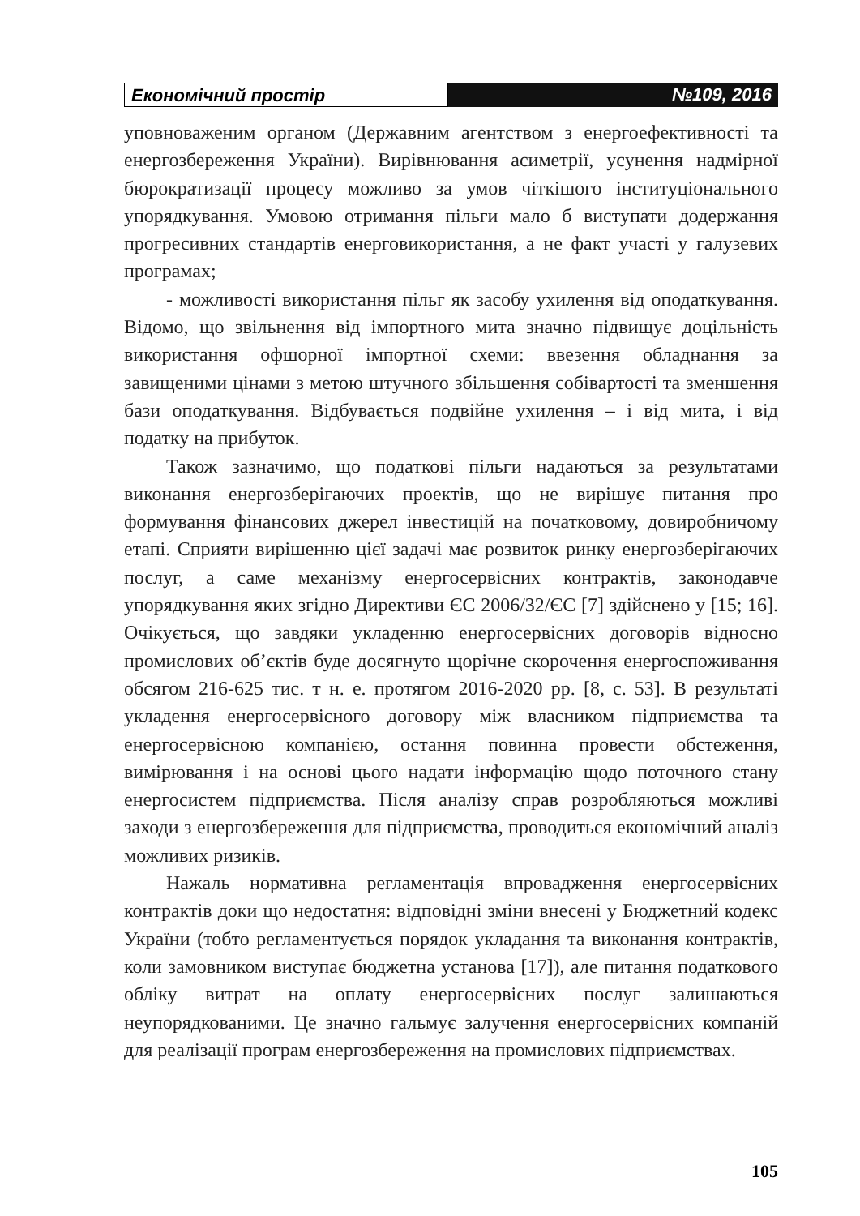Економічний простір №109, 2016
уповноваженим органом (Державним агентством з енергоефективності та енергозбереження України). Вирівнювання асиметрії, усунення надмірної бюрократизації процесу можливо за умов чіткішого інституціонального упорядкування. Умовою отримання пільги мало б виступати додержання прогресивних стандартів енерговикористання, а не факт участі у галузевих програмах;
- можливості використання пільг як засобу ухилення від оподаткування. Відомо, що звільнення від імпортного мита значно підвищує доцільність використання офшорної імпортної схеми: ввезення обладнання за завищеними цінами з метою штучного збільшення собівартості та зменшення бази оподаткування. Відбувається подвійне ухилення – і від мита, і від податку на прибуток.
Також зазначимо, що податкові пільги надаються за результатами виконання енергозберігаючих проектів, що не вирішує питання про формування фінансових джерел інвестицій на початковому, довиробничому етапі. Сприяти вирішенню цієї задачі має розвиток ринку енергозберігаючих послуг, а саме механізму енергосервісних контрактів, законодавче упорядкування яких згідно Директиви ЄС 2006/32/ЄС [7] здійснено у [15; 16]. Очікується, що завдяки укладенню енергосервісних договорів відносно промислових об’єктів буде досягнуто щорічне скорочення енергоспоживання обсягом 216-625 тис. т н. е. протягом 2016-2020 рр. [8, с. 53]. В результаті укладення енергосервісного договору між власником підприємства та енергосервісною компанією, остання повинна провести обстеження, вимірювання і на основі цього надати інформацію щодо поточного стану енергосистем підприємства. Після аналізу справ розробляються можливі заходи з енергозбереження для підприємства, проводиться економічний аналіз можливих ризиків.
Нажаль нормативна регламентація впровадження енергосервісних контрактів доки що недостатня: відповідні зміни внесені у Бюджетний кодекс України (тобто регламентується порядок укладання та виконання контрактів, коли замовником виступає бюджетна установа [17]), але питання податкового обліку витрат на оплату енергосервісних послуг залишаються неупорядкованими. Це значно гальмує залучення енергосервісних компаній для реалізації програм енергозбереження на промислових підприємствах.
105